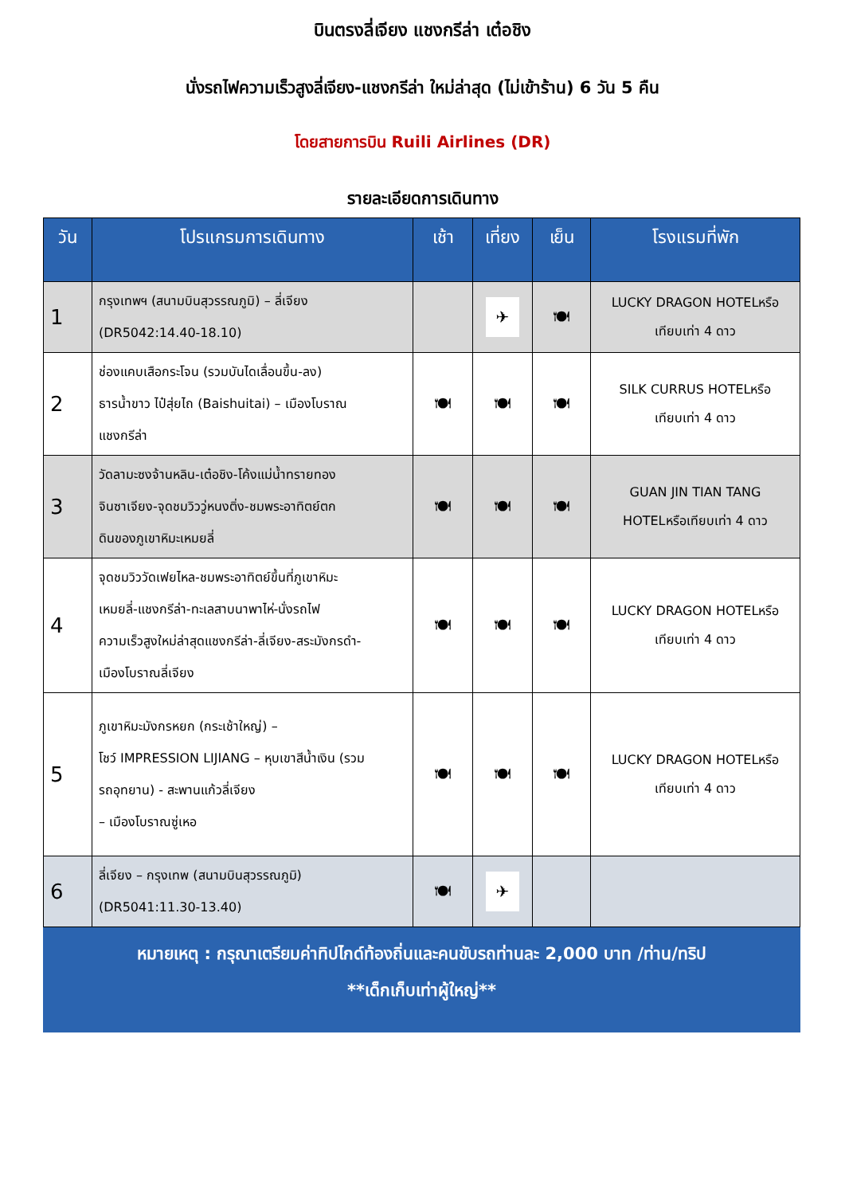บินตรงลี่เจียง แชงกรีล่า เต๋อชิง
นั่งรถไฟความเร็วสูงลี่เจียง-แชงกรีล่า ใหม่ล่าสุด (ไม่เข้าร้าน) 6 วัน 5 คืน
โดยสายการบิน Ruili Airlines (DR)
รายละเอียดการเดินทาง
| วัน | โปรแกรมการเดินทาง | เช้า | เที่ยง | เย็น | โรงแรมที่พัก |
| --- | --- | --- | --- | --- | --- |
| 1 | กรุงเทพฯ (สนามบินสุวรรณภูมิ) – ลี่เจียง (DR5042:14.40-18.10) | | ✈ | 🍽 | LUCKY DRAGON HOTELหรือ เทียบเท่า 4 ดาว |
| 2 | ช่องแคบเสือกระโจน (รวมบันไดเลื่อนขึ้น-ลง) ธารน้ำขาว ไป๋สุ่ยไถ (Baishuitai) – เมืองโบราณ แชงกรีล่า | 🍽 | 🍽 | 🍽 | SILK CURRUS HOTELหรือ เทียบเท่า 4 ดาว |
| 3 | วัดลามะซงจ้านหลิน-เต๋อชิง-โค้งแม่น้ำทรายทอง จินซาเจียง-จุดชมวิววู่หนงติ่ง-ชมพระอาทิตย์ตก ดินของภูเขาหิมะเหมยลี่ | 🍽 | 🍽 | 🍽 | GUAN JIN TIAN TANG HOTELหรือเทียบเท่า 4 ดาว |
| 4 | จุดชมวิววัดเฟยไหล-ชมพระอาทิตย์ขึ้นที่ภูเขาหิมะ เหมยลี่-แชงกรีล่า-ทะเลสาบนาพาไห่-นั่งรถไฟ ความเร็วสูงใหม่ล่าสุดแชงกรีล่า-ลี่เจียง-สระมังกรดำ- เมืองโบราณลี่เจียง | 🍽 | 🍽 | 🍽 | LUCKY DRAGON HOTELหรือ เทียบเท่า 4 ดาว |
| 5 | ภูเขาหิมะมังกรหยก (กระเช้าใหญ่) – โชว์ IMPRESSION LIJIANG – หุบเขาสีน้ำเงิน (รวม รถอุทยาน) - สะพานแก้วลี่เจียง – เมืองโบราณซู่เหอ | 🍽 | 🍽 | 🍽 | LUCKY DRAGON HOTELหรือ เทียบเท่า 4 ดาว |
| 6 | ลี่เจียง – กรุงเทพ (สนามบินสุวรรณภูมิ) (DR5041:11.30-13.40) | 🍽 | ✈ | | |
หมายเหตุ : กรุณาเตรียมค่าทิปไกด์ท้องถิ่นและคนขับรถท่านละ 2,000 บาท /ท่าน/ทริป
**เด็กเก็บเท่าผู้ใหญ่**